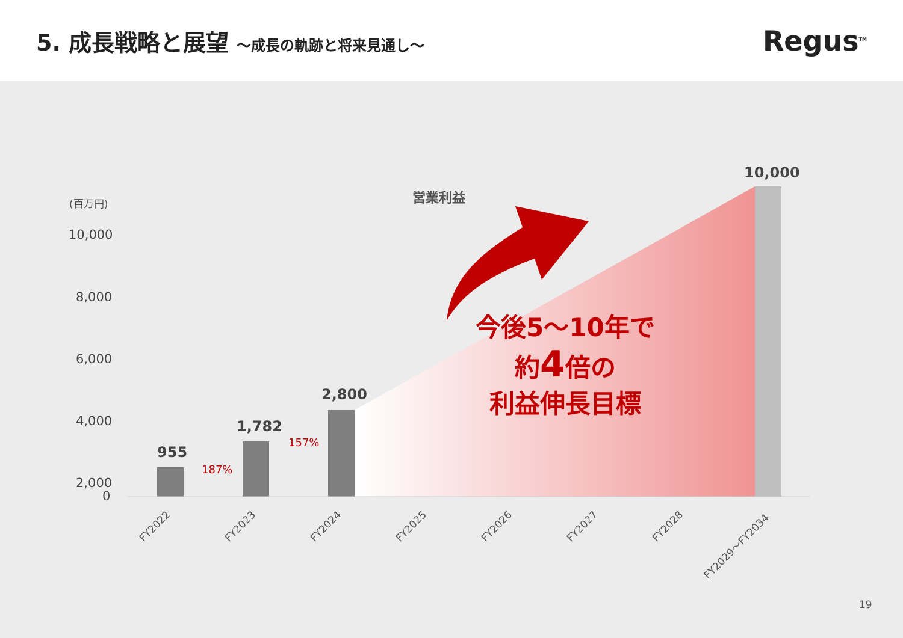5. 成長戦略と展望 ～成長の軌跡と将来見通し～
Regus<sup>TM</sup>
(百万円) 営業利益
10,000
8,000
6,000
4,000
2,000
0
955
1,782
2,800
10,000
187%
157%
今後5～10年で
約4倍の
利益伸長目標
FY2022 FY2023 FY2024 FY2025 FY2026 FY2027 FY2028
FY2029～FY2034
19